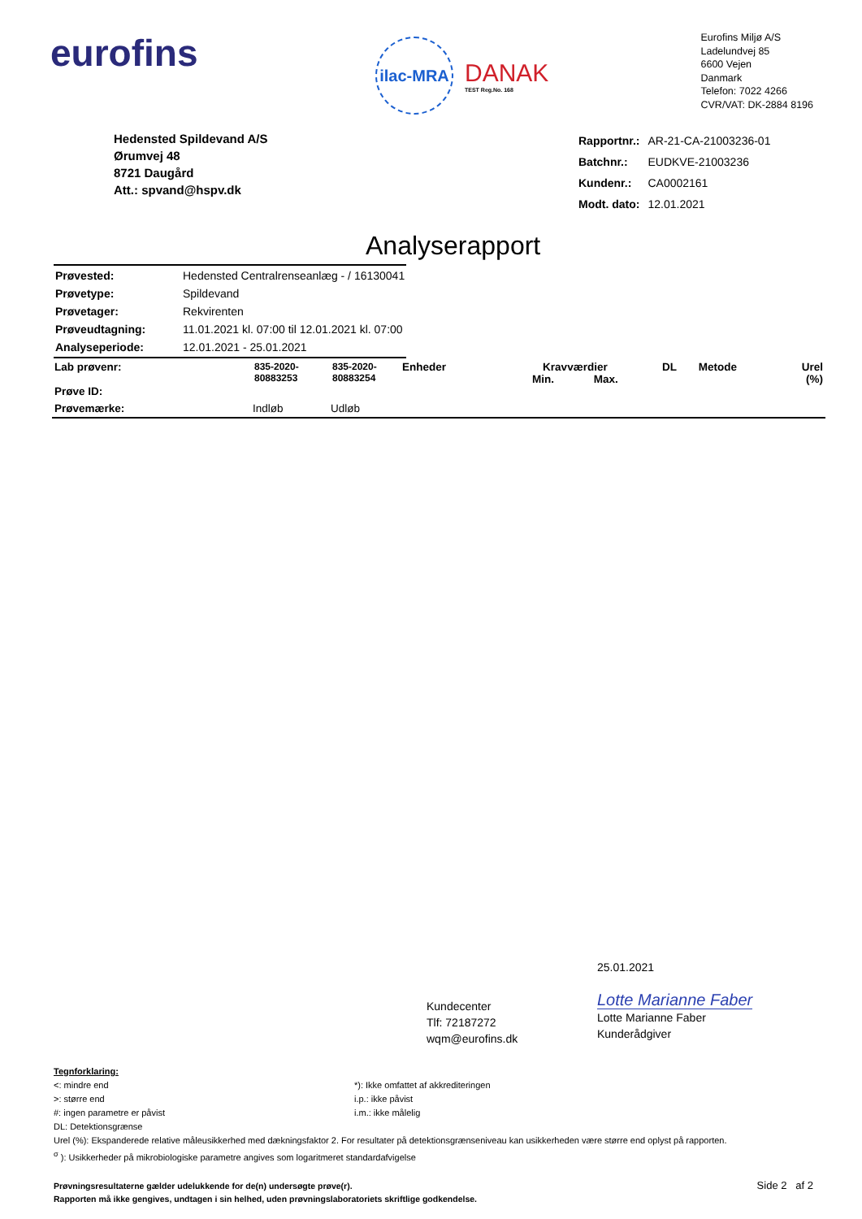eurofins
ilac-MRA
DANAK
TEST Reg.No. 168
Eurofins Miljø A/S
Ladelundvej 85
6600 Vejen
Danmark
Telefon: 7022 4266
CVR/VAT: DK-2884 8196
Hedensted Spildevand A/S
Ørumvej 48
8721 Daugård
Att.: spvand@hspv.dk
| Rapportnr.: | AR-21-CA-21003236-01 |
| Batchnr.: | EUDKVE-21003236 |
| Kundenr.: | CA0002161 |
| Modt. dato: | 12.01.2021 |
Analyserapport
| Prøvested: | Hedensted Centralrenseanlæg - / 16130041 |
| Prøvetype: | Spildevand |
| Prøvetager: | Rekvirenten |
| Prøveudtagning: | 11.01.2021 kl. 07:00 til 12.01.2021 kl. 07:00 |
| Analyseperiode: | 12.01.2021 - 25.01.2021 |
| Lab prøvenr: Prøve ID: | 835-2020- 80883253 | 835-2020- 80883254 | Enheder | Kravværdier Min. Max. | DL | Metode | Urel (%) |
| --- | --- | --- | --- | --- | --- | --- | --- |
| Prøvemærke: | Indløb | Udløb | | | | | |
Kundecenter
Tlf: 72187272
wqm@eurofins.dk
25.01.2021
Lotte Marianne Faber
Lotte Marianne Faber
Kunderådgiver
Tegnforklaring:
<: mindre end
>: større end
#: ingen parametre er påvist
*): Ikke omfattet af akkrediteringen
i.p.: ikke påvist
i.m.: ikke målelig
DL: Detektionsgrænse
Urel (%): Ekspanderede relative måleusikkerhed med dækningsfaktor 2. For resultater på detektionsgrænseniveau kan usikkerheden være større end oplyst på rapporten.
<sup>σ</sup> ): Usikkerheder på mikrobiologiske parametre angives som logaritmeret standardafvigelse
Prøvningsresultaterne gælder udelukkende for de(n) undersøgte prøve(r).
Rapporten må ikke gengives, undtagen i sin helhed, uden prøvningslaboratoriets skriftlige godkendelse.
Side 2 af 2